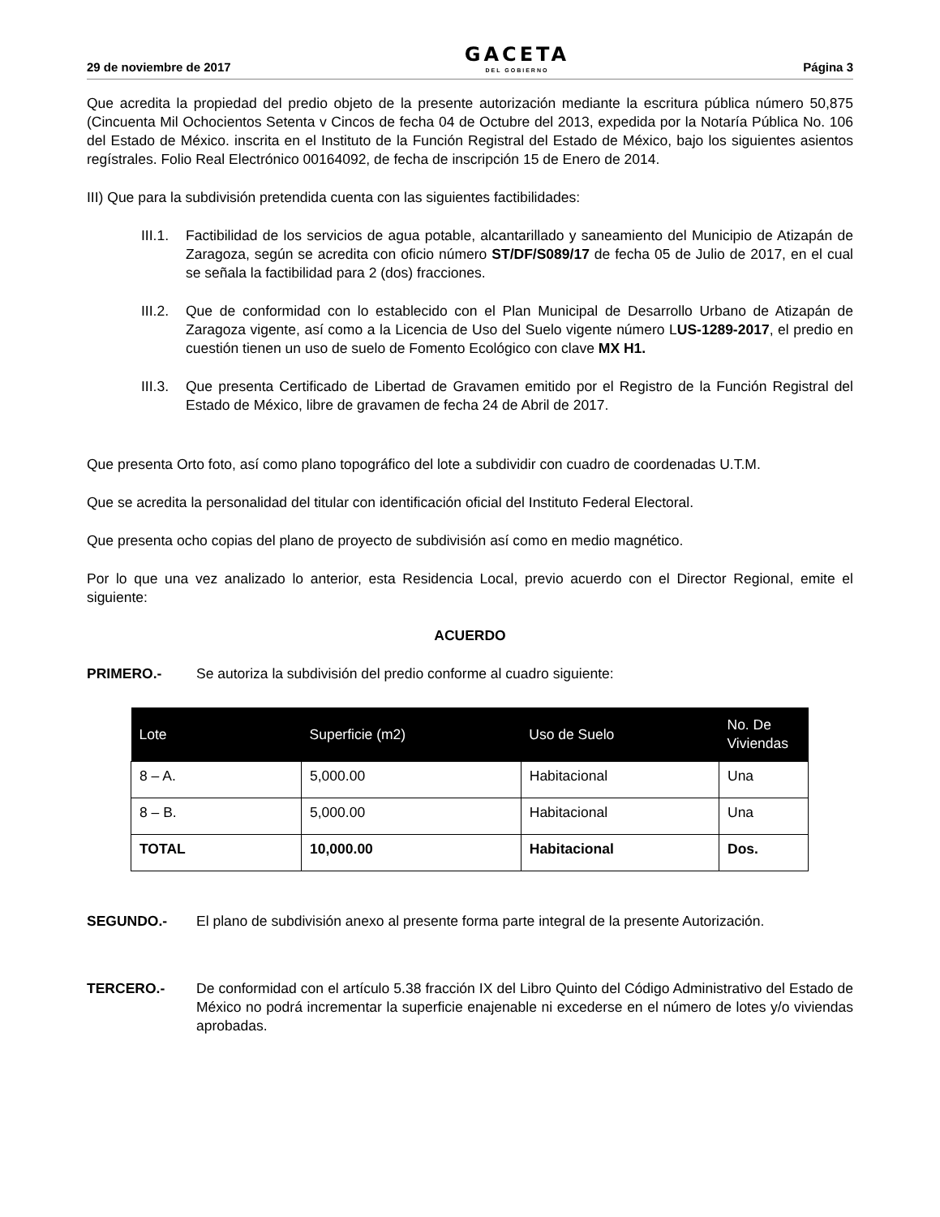29 de noviembre de 2017 GACETA
DEL GOBIERNO Página 3
Que acredita la propiedad del predio objeto de la presente autorización mediante la escritura pública número 50,875 (Cincuenta Mil Ochocientos Setenta v Cincos de fecha 04 de Octubre del 2013, expedida por la Notaría Pública No. 106 del Estado de México. inscrita en el Instituto de la Función Registral del Estado de México, bajo los siguientes asientos regístrales. Folio Real Electrónico 00164092, de fecha de inscripción 15 de Enero de 2014.
III) Que para la subdivisión pretendida cuenta con las siguientes factibilidades:
III.1.
Factibilidad de los servicios de agua potable, alcantarillado y saneamiento del Municipio de Atizapán de Zaragoza, según se acredita con oficio número ST/DF/S089/17 de fecha 05 de Julio de 2017, en el cual se señala la factibilidad para 2 (dos) fracciones.
III.2.
Que de conformidad con lo establecido con el Plan Municipal de Desarrollo Urbano de Atizapán de Zaragoza vigente, así como a la Licencia de Uso del Suelo vigente número LUS-1289-2017, el predio en cuestión tienen un uso de suelo de Fomento Ecológico con clave MX H1.
III.3.
Que presenta Certificado de Libertad de Gravamen emitido por el Registro de la Función Registral del Estado de México, libre de gravamen de fecha 24 de Abril de 2017.
Que presenta Orto foto, así como plano topográfico del lote a subdividir con cuadro de coordenadas U.T.M.
Que se acredita la personalidad del titular con identificación oficial del Instituto Federal Electoral.
Que presenta ocho copias del plano de proyecto de subdivisión así como en medio magnético.
Por lo que una vez analizado lo anterior, esta Residencia Local, previo acuerdo con el Director Regional, emite el siguiente:
ACUERDO
PRIMERO.- Se autoriza la subdivisión del predio conforme al cuadro siguiente:
| Lote | Superficie (m2) | Uso de Suelo | No. De Viviendas |
| --- | --- | --- | --- |
| 8 – A. | 5,000.00 | Habitacional | Una |
| 8 – B. | 5,000.00 | Habitacional | Una |
| TOTAL | 10,000.00 | Habitacional | Dos. |
SEGUNDO.- El plano de subdivisión anexo al presente forma parte integral de la presente Autorización.
TERCERO.- De conformidad con el artículo 5.38 fracción IX del Libro Quinto del Código Administrativo del Estado de México no podrá incrementar la superficie enajenable ni excederse en el número de lotes y/o viviendas aprobadas.